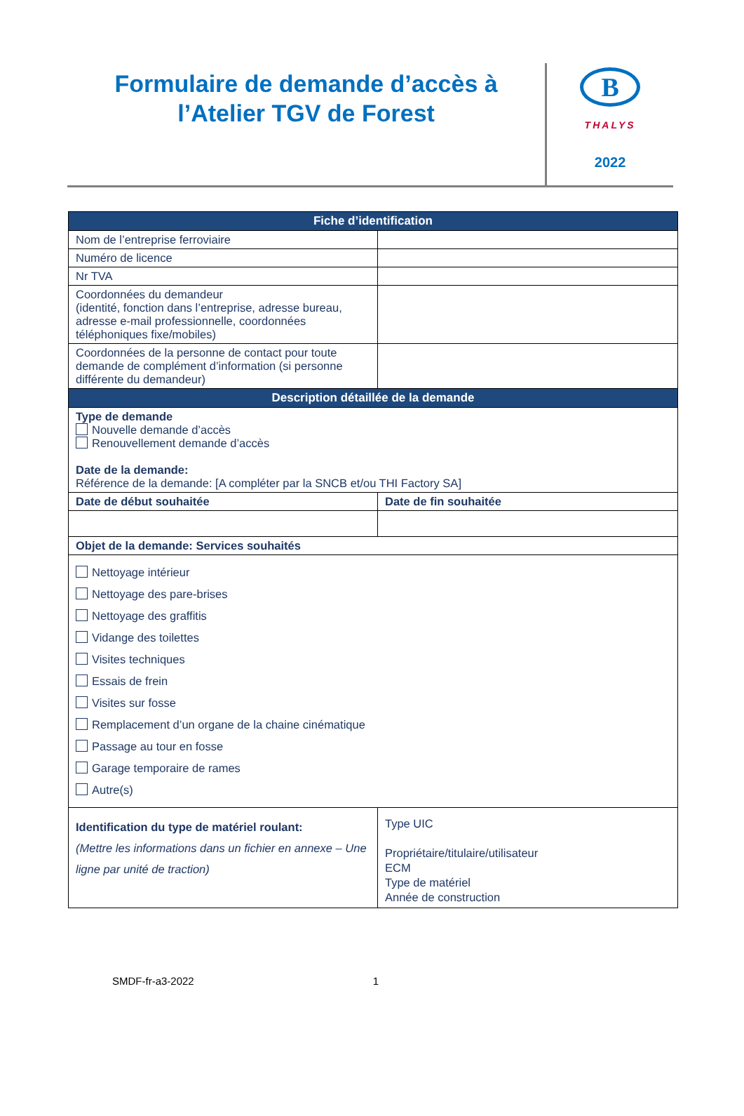Formulaire de demande d’accès à
l’Atelier TGV de Forest
B
THALYS
2022
| Fiche d’identification | |
| --- | --- |
| Nom de l’entreprise ferroviaire | |
| Numéro de licence | |
| Nr TVA | |
| Coordonnées du demandeur (identité, fonction dans l’entreprise, adresse bureau, adresse e-mail professionnelle, coordonnées téléphoniques fixe/mobiles) | |
| Coordonnées de la personne de contact pour toute demande de complément d’information (si personne différente du demandeur) | |
| Description détaillée de la demande | |
| Type de demande Nouvelle demande d’accès Renouvellement demande d’accès Date de la demande: Référence de la demande: [A compléter par la SNCB et/ou THI Factory SA] | |
| Date de début souhaitée | Date de fin souhaitée |
| Objet de la demande: Services souhaités | |
| Nettoyage intérieur Nettoyage des pare-brises Nettoyage des graffitis Vidange des toilettes Visites techniques Essais de frein Visites sur fosse Remplacement d’un organe de la chaine cinématique Passage au tour en fosse Garage temporaire de rames Autre(s) | |
| Identification du type de matériel roulant: (Mettre les informations dans un fichier en annexe – Une ligne par unité de traction) | Type UIC Propriétaire/titulaire/utilisateur ECM Type de matériel Année de construction |
SMDF-fr-a3-2022 1